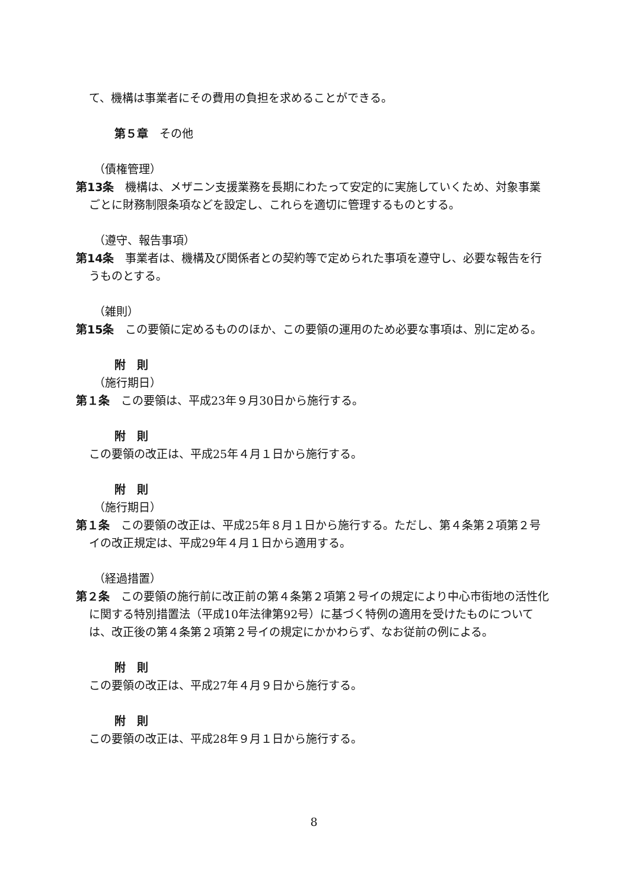て、機構は事業者にその費用の負担を求めることができる。
第５章　その他
（債権管理）
第13条　機構は、メザニン支援業務を長期にわたって安定的に実施していくため、対象事業ごとに財務制限条項などを設定し、これらを適切に管理するものとする。
（遵守、報告事項）
第14条　事業者は、機構及び関係者との契約等で定められた事項を遵守し、必要な報告を行うものとする。
（雑則）
第15条　この要領に定めるもののほか、この要領の運用のため必要な事項は、別に定める。
附　則
（施行期日）
第１条　この要領は、平成23年９月30日から施行する。
附　則
この要領の改正は、平成25年４月１日から施行する。
附　則
（施行期日）
第１条　この要領の改正は、平成25年８月１日から施行する。ただし、第４条第２項第２号イの改正規定は、平成29年４月１日から適用する。
（経過措置）
第２条　この要領の施行前に改正前の第４条第２項第２号イの規定により中心市街地の活性化に関する特別措置法（平成10年法律第92号）に基づく特例の適用を受けたものについては、改正後の第４条第２項第２号イの規定にかかわらず、なお従前の例による。
附　則
この要領の改正は、平成27年４月９日から施行する。
附　則
この要領の改正は、平成28年９月１日から施行する。
8